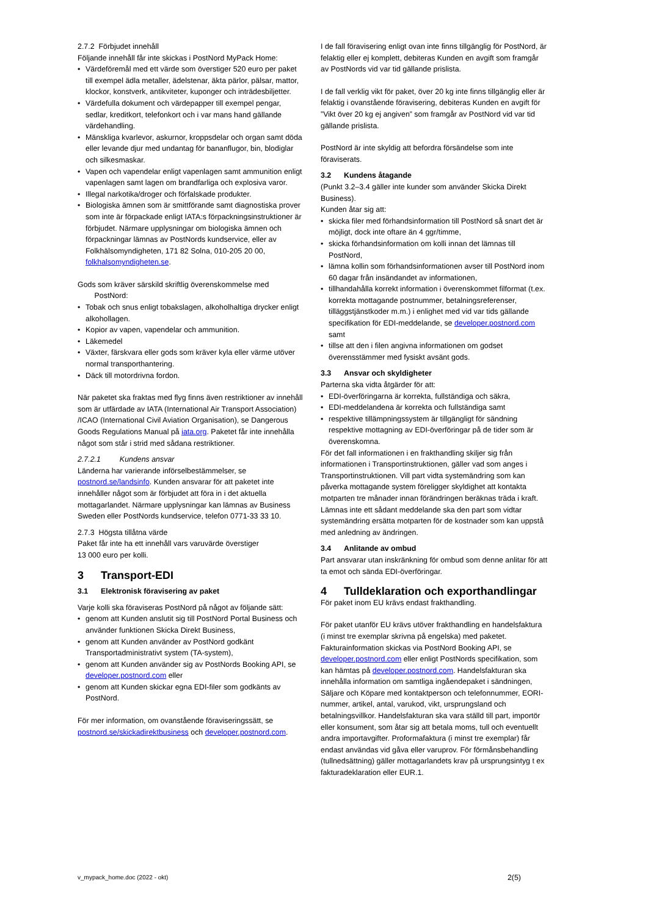2.7.2 Förbjudet innehåll
Följande innehåll får inte skickas i PostNord MyPack Home:
Värdeföremål med ett värde som överstiger 520 euro per paket till exempel ädla metaller, ädelstenar, äkta pärlor, pälsar, mattor, klockor, konstverk, antikviteter, kuponger och inträdesbiljetter.
Värdefulla dokument och värdepapper till exempel pengar, sedlar, kreditkort, telefonkort och i var mans hand gällande värdehandling.
Mänskliga kvarlevor, askurnor, kroppsdelar och organ samt döda eller levande djur med undantag för bananflugor, bin, blodiglar och silkesmaskar.
Vapen och vapendelar enligt vapenlagen samt ammunition enligt vapenlagen samt lagen om brandfarliga och explosiva varor.
Illegal narkotika/droger och förfalskade produkter.
Biologiska ämnen som är smittförande samt diagnostiska prover som inte är förpackade enligt IATA:s förpackningsinstruktioner är förbjudet. Närmare upplysningar om biologiska ämnen och förpackningar lämnas av PostNords kundservice, eller av Folkhälsomyndigheten, 171 82 Solna, 010-205 20 00, folkhalsomyndigheten.se.
Gods som kräver särskild skriftlig överenskommelse med
PostNord:
Tobak och snus enligt tobakslagen, alkoholhaltiga drycker enligt alkohollagen.
Kopior av vapen, vapendelar och ammunition.
Läkemedel
Växter, färskvara eller gods som kräver kyla eller värme utöver normal transporthantering.
Däck till motordrivna fordon.
När paketet ska fraktas med flyg finns även restriktioner av innehåll som är utfärdade av IATA (International Air Transport Association) /ICAO (International Civil Aviation Organisation), se Dangerous Goods Regulations Manual på iata.org. Paketet får inte innehålla något som står i strid med sådana restriktioner.
2.7.2.1 Kundens ansvar
Länderna har varierande införselbestämmelser, se postnord.se/landsinfo. Kunden ansvarar för att paketet inte innehåller något som är förbjudet att föra in i det aktuella mottagarlandet. Närmare upplysningar kan lämnas av Business Sweden eller PostNords kundservice, telefon 0771-33 33 10.
2.7.3 Högsta tillåtna värde
Paket får inte ha ett innehåll vars varuvärde överstiger
13 000 euro per kolli.
3 Transport-EDI
3.1 Elektronisk föravisering av paket
Varje kolli ska föraviseras PostNord på något av följande sätt:
genom att Kunden anslutit sig till PostNord Portal Business och använder funktionen Skicka Direkt Business,
genom att Kunden använder av PostNord godkänt Transportadministrativt system (TA-system),
genom att Kunden använder sig av PostNords Booking API, se developer.postnord.com eller
genom att Kunden skickar egna EDI-filer som godkänts av PostNord.
För mer information, om ovanstående föraviseringssätt, se postnord.se/skickadirektbusiness och developer.postnord.com.
I de fall föravisering enligt ovan inte finns tillgänglig för PostNord, är felaktig eller ej komplett, debiteras Kunden en avgift som framgår av PostNords vid var tid gällande prislista.
I de fall verklig vikt för paket, över 20 kg inte finns tillgänglig eller är felaktig i ovanstående föravisering, debiteras Kunden en avgift för ”Vikt över 20 kg ej angiven” som framgår av PostNord vid var tid gällande prislista.
PostNord är inte skyldig att befordra försändelse som inte föraviserats.
3.2 Kundens åtagande
(Punkt 3.2–3.4 gäller inte kunder som använder Skicka Direkt Business).
Kunden åtar sig att:
skicka filer med förhandsinformation till PostNord så snart det är möjligt, dock inte oftare än 4 ggr/timme,
skicka förhandsinformation om kolli innan det lämnas till PostNord,
lämna kollin som förhandsinformationen avser till PostNord inom 60 dagar från insändandet av informationen,
tillhandahålla korrekt information i överenskommet filformat (t.ex. korrekta mottagande postnummer, betalningsreferenser, tilläggstjänstkoder m.m.) i enlighet med vid var tids gällande specifikation för EDI-meddelande, se developer.postnord.com samt
tillse att den i filen angivna informationen om godset överensstämmer med fysiskt avsänt gods.
3.3 Ansvar och skyldigheter
Parterna ska vidta åtgärder för att:
EDI-överföringarna är korrekta, fullständiga och säkra,
EDI-meddelandena är korrekta och fullständiga samt
respektive tillämpningssystem är tillgängligt för sändning respektive mottagning av EDI-överföringar på de tider som är överenskomna.
För det fall informationen i en frakthandling skiljer sig från informationen i Transportinstruktionen, gäller vad som anges i Transportinstruktionen. Vill part vidta systemändring som kan påverka mottagande system föreligger skyldighet att kontakta motparten tre månader innan förändringen beräknas träda i kraft. Lämnas inte ett sådant meddelande ska den part som vidtar systemändring ersätta motparten för de kostnader som kan uppstå med anledning av ändringen.
3.4 Anlitande av ombud
Part ansvarar utan inskränkning för ombud som denne anlitar för att ta emot och sända EDI-överföringar.
4 Tulldeklaration och exporthandlingar
För paket inom EU krävs endast frakthandling.
För paket utanför EU krävs utöver frakthandling en handelsfaktura (i minst tre exemplar skrivna på engelska) med paketet. Fakturainformation skickas via PostNord Booking API, se developer.postnord.com eller enligt PostNords specifikation, som kan hämtas på developer.postnord.com. Handelsfakturan ska innehålla information om samtliga ingåendepaket i sändningen, Säljare och Köpare med kontaktperson och telefonnummer, EORI-nummer, artikel, antal, varukod, vikt, ursprungsland och betalningsvillkor. Handelsfakturan ska vara ställd till part, importör eller konsument, som åtar sig att betala moms, tull och eventuellt andra importavgifter. Proformafaktura (i minst tre exemplar) får endast användas vid gåva eller varuprov. För förmånsbehandling (tullnedsättning) gäller mottagarlandets krav på ursprungsintyg t ex fakturadeklaration eller EUR.1.
v_mypack_home.doc (2022 - okt) 2(5)